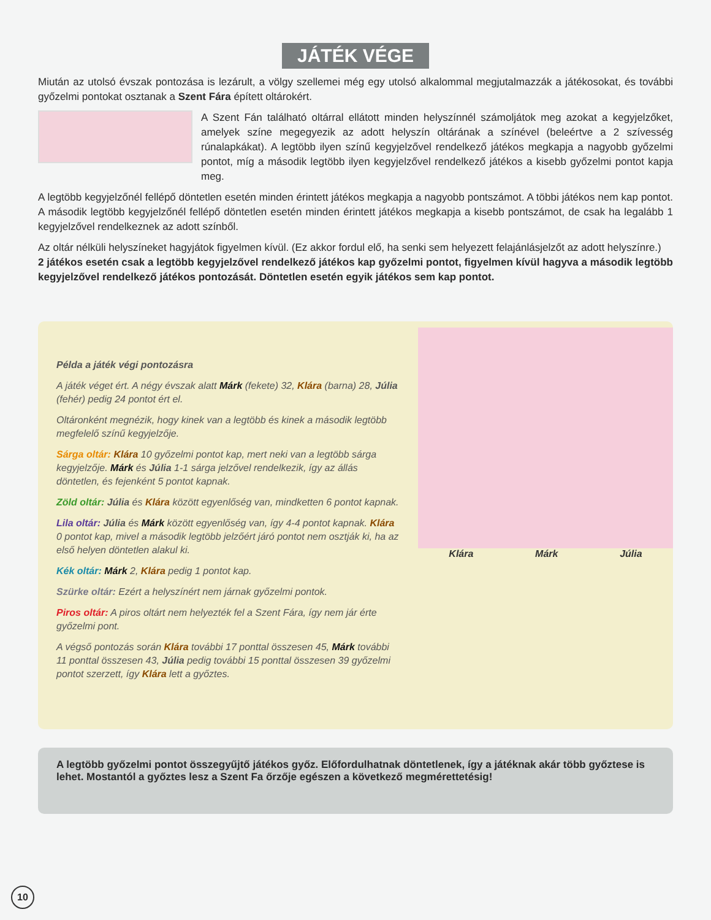JÁTÉK VÉGE
Miután az utolsó évszak pontozása is lezárult, a völgy szellemei még egy utolsó alkalommal megjutalmazzák a játékosokat, és további győzelmi pontokat osztanak a Szent Fára épített oltárokért.
A Szent Fán található oltárral ellátott minden helyszínnél számoljátok meg azokat a kegyjelzőket, amelyek színe megegyezik az adott helyszín oltárának a színével (beleértve a 2 szívesség rúnalapkákat). A legtöbb ilyen színű kegyjelzővel rendelkező játékos megkapja a nagyobb győzelmi pontot, míg a második legtöbb ilyen kegyjelzővel rendelkező játékos a kisebb győzelmi pontot kapja meg.
A legtöbb kegyjelzőnél fellépő döntetlen esetén minden érintett játékos megkapja a nagyobb pontszámot. A többi játékos nem kap pontot. A második legtöbb kegyjelzőnél fellépő döntetlen esetén minden érintett játékos megkapja a kisebb pontszámot, de csak ha legalább 1 kegyjelzővel rendelkeznek az adott színből.
Az oltár nélküli helyszíneket hagyjátok figyelmen kívül. (Ez akkor fordul elő, ha senki sem helyezett felajánlásjelzőt az adott helyszínre.)
2 játékos esetén csak a legtöbb kegyjelzővel rendelkező játékos kap győzelmi pontot, figyelmen kívül hagyva a második legtöbb kegyjelzővel rendelkező játékos pontozását. Döntetlen esetén egyik játékos sem kap pontot.
Példa a játék végi pontozásra
A játék véget ért. A négy évszak alatt Márk (fekete) 32, Klára (barna) 28, Júlia (fehér) pedig 24 pontot ért el.
Oltáronként megnézik, hogy kinek van a legtöbb és kinek a második legtöbb megfelelő színű kegyjelzője.
Sárga oltár: Klára 10 győzelmi pontot kap, mert neki van a legtöbb sárga kegyjelzője. Márk és Júlia 1-1 sárga jelzővel rendelkezik, így az állás döntetlen, és fejenként 5 pontot kapnak.
Zöld oltár: Júlia és Klára között egyenlőség van, mindketten 6 pontot kapnak.
Lila oltár: Júlia és Márk között egyenlőség van, így 4-4 pontot kapnak. Klára 0 pontot kap, mivel a második legtöbb jelzőért járó pontot nem osztják ki, ha az első helyen döntetlen alakul ki.
Kék oltár: Márk 2, Klára pedig 1 pontot kap.
Szürke oltár: Ezért a helyszínért nem járnak győzelmi pontok.
Piros oltár: A piros oltárt nem helyezték fel a Szent Fára, így nem jár érte győzelmi pont.
A végső pontozás során Klára további 17 ponttal összesen 45, Márk további 11 ponttal összesen 43, Júlia pedig további 15 ponttal összesen 39 győzelmi pontot szerzett, így Klára lett a győztes.
Klára Márk Júlia
A legtöbb győzelmi pontot összegyűjtő játékos győz. Előfordulhatnak döntetlenek, így a játéknak akár több győztese is lehet. Mostantól a győztes lesz a Szent Fa őrzője egészen a következő megmérettetésig!
10